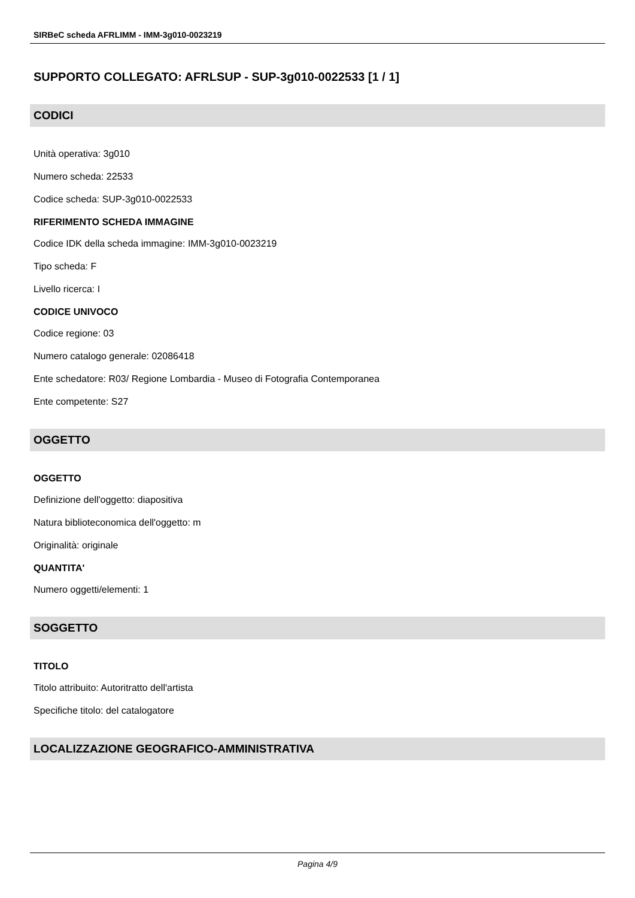SIRBeC scheda AFRLIMM - IMM-3g010-0023219
SUPPORTO COLLEGATO: AFRLSUP - SUP-3g010-0022533 [1 / 1]
CODICI
Unità operativa: 3g010
Numero scheda: 22533
Codice scheda: SUP-3g010-0022533
RIFERIMENTO SCHEDA IMMAGINE
Codice IDK della scheda immagine: IMM-3g010-0023219
Tipo scheda: F
Livello ricerca: I
CODICE UNIVOCO
Codice regione: 03
Numero catalogo generale: 02086418
Ente schedatore: R03/ Regione Lombardia - Museo di Fotografia Contemporanea
Ente competente: S27
OGGETTO
OGGETTO
Definizione dell'oggetto: diapositiva
Natura biblioteconomica dell'oggetto: m
Originalità: originale
QUANTITA'
Numero oggetti/elementi: 1
SOGGETTO
TITOLO
Titolo attribuito: Autoritratto dell'artista
Specifiche titolo: del catalogatore
LOCALIZZAZIONE GEOGRAFICO-AMMINISTRATIVA
Pagina 4/9